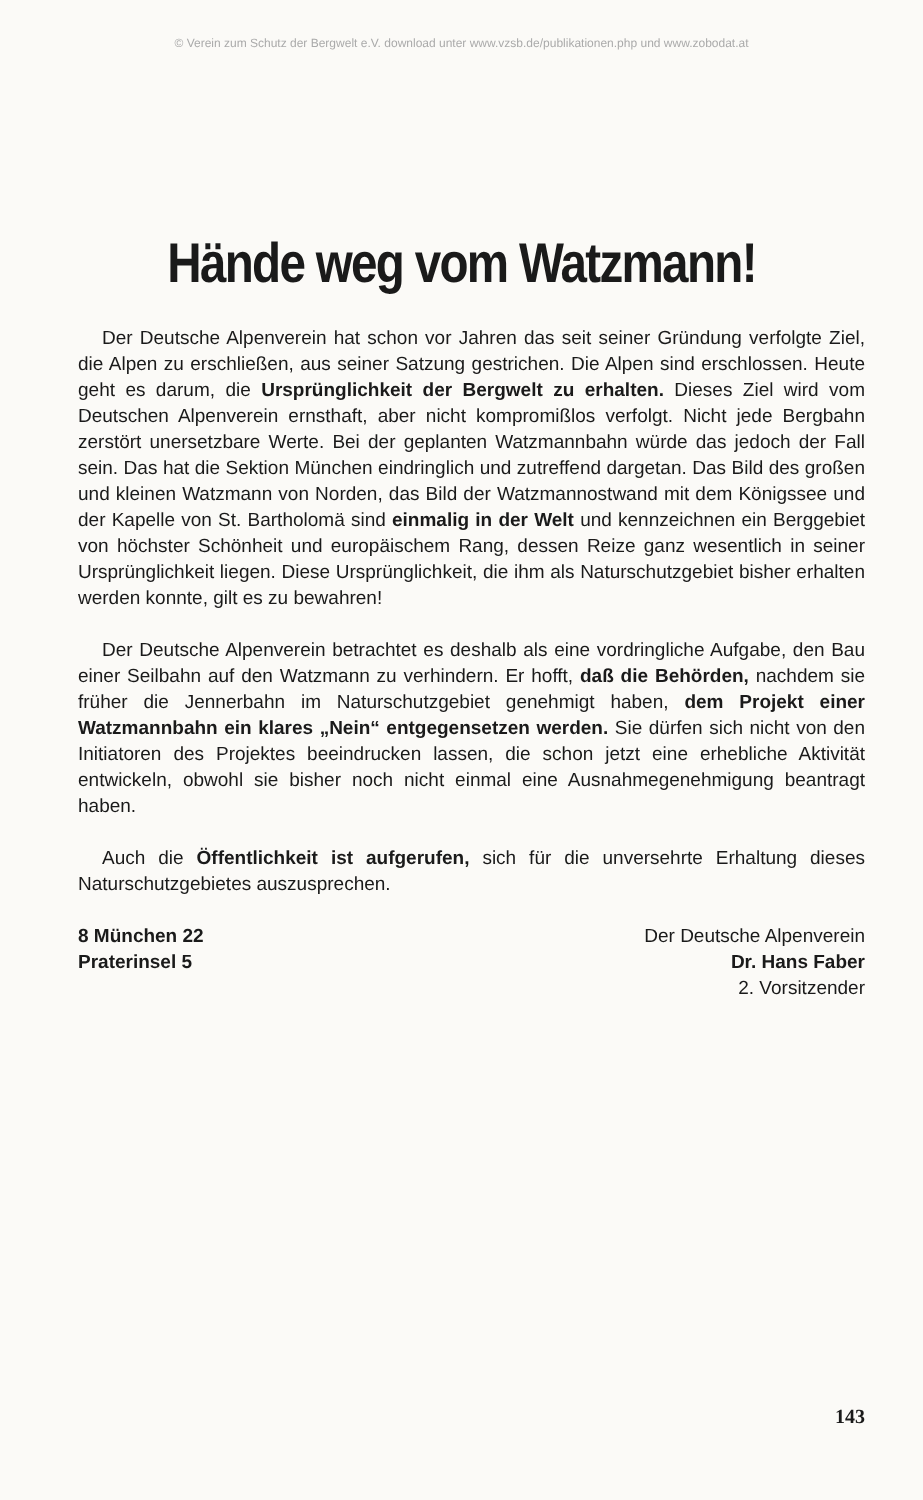© Verein zum Schutz der Bergwelt e.V. download unter www.vzsb.de/publikationen.php und www.zobodat.at
Hände weg vom Watzmann!
Der Deutsche Alpenverein hat schon vor Jahren das seit seiner Gründung verfolgte Ziel, die Alpen zu erschließen, aus seiner Satzung gestrichen. Die Alpen sind erschlossen. Heute geht es darum, die Ursprünglichkeit der Bergwelt zu erhalten. Dieses Ziel wird vom Deutschen Alpenverein ernsthaft, aber nicht kompromißlos verfolgt. Nicht jede Bergbahn zerstört unersetzbare Werte. Bei der geplanten Watzmannbahn würde das jedoch der Fall sein. Das hat die Sektion München eindringlich und zutreffend dargetan. Das Bild des großen und kleinen Watzmann von Norden, das Bild der Watzmannostwand mit dem Königssee und der Kapelle von St. Bartholomä sind einmalig in der Welt und kennzeichnen ein Berggebiet von höchster Schönheit und europäischem Rang, dessen Reize ganz wesentlich in seiner Ursprünglichkeit liegen. Diese Ursprünglichkeit, die ihm als Naturschutzgebiet bisher erhalten werden konnte, gilt es zu bewahren!
Der Deutsche Alpenverein betrachtet es deshalb als eine vordringliche Aufgabe, den Bau einer Seilbahn auf den Watzmann zu verhindern. Er hofft, daß die Behörden, nachdem sie früher die Jennerbahn im Naturschutzgebiet genehmigt haben, dem Projekt einer Watzmannbahn ein klares „Nein“ entgegensetzen werden. Sie dürfen sich nicht von den Initiatoren des Projektes beeindrucken lassen, die schon jetzt eine erhebliche Aktivität entwickeln, obwohl sie bisher noch nicht einmal eine Ausnahmegenehmigung beantragt haben.
Auch die Öffentlichkeit ist aufgerufen, sich für die unversehrte Erhaltung dieses Naturschutzgebietes auszusprechen.
8 München 22
Praterinsel 5
Der Deutsche Alpenverein
Dr. Hans Faber
2. Vorsitzender
143